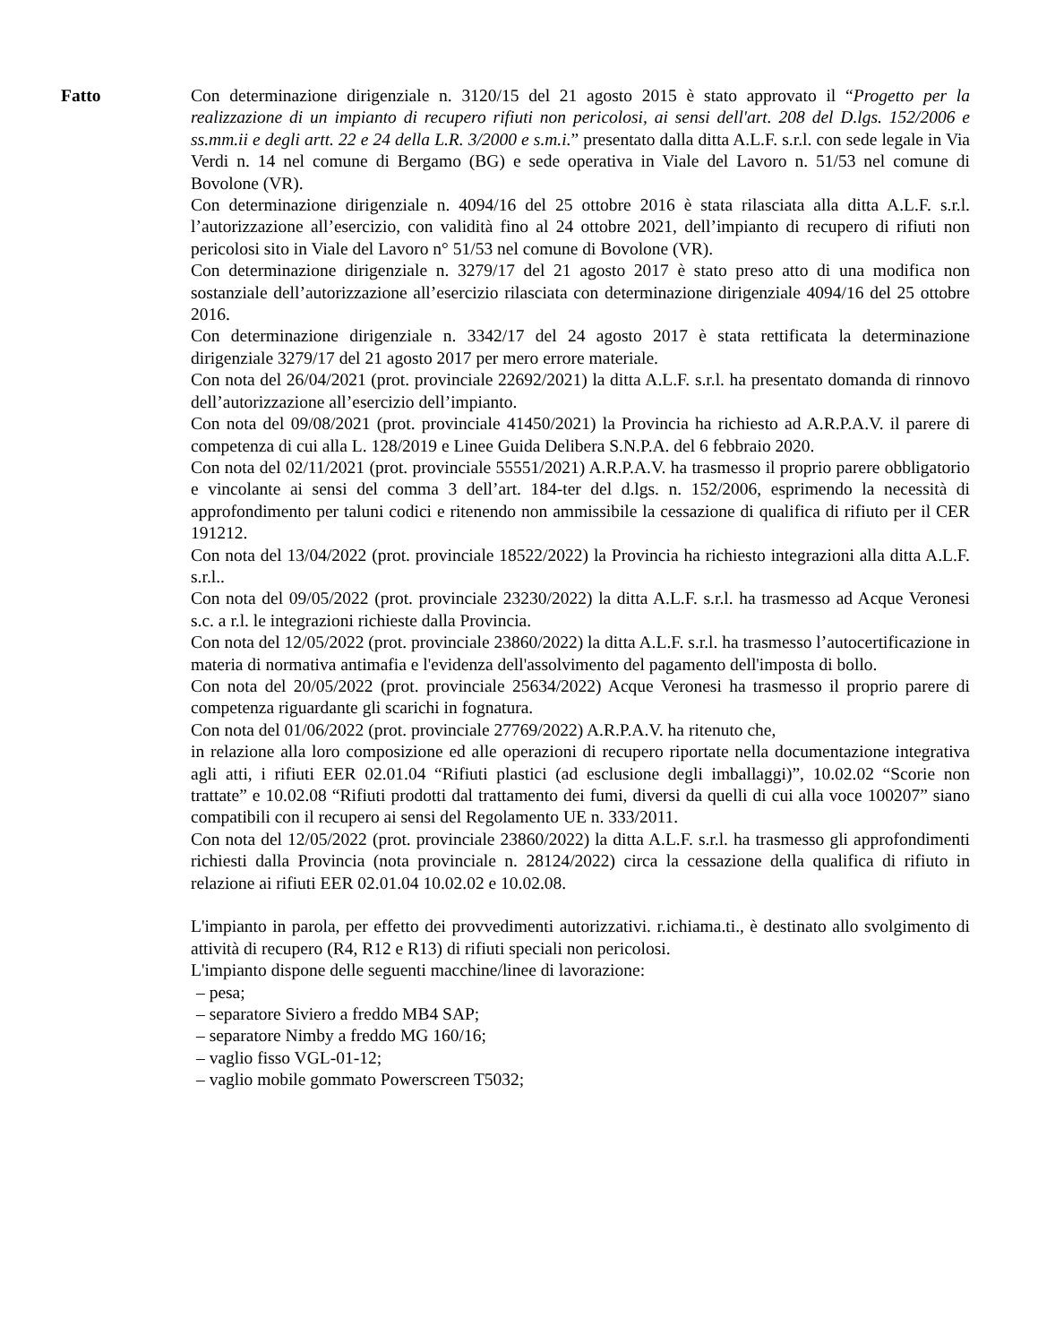Fatto Con determinazione dirigenziale n. 3120/15 del 21 agosto 2015 è stato approvato il “Progetto per la realizzazione di un impianto di recupero rifiuti non pericolosi, ai sensi dell'art. 208 del D.lgs. 152/2006 e ss.mm.ii e degli artt. 22 e 24 della L.R. 3/2000 e s.m.i.” presentato dalla ditta A.L.F. s.r.l. con sede legale in Via Verdi n. 14 nel comune di Bergamo (BG) e sede operativa in Viale del Lavoro n. 51/53 nel comune di Bovolone (VR).
Con determinazione dirigenziale n. 4094/16 del 25 ottobre 2016 è stata rilasciata alla ditta A.L.F. s.r.l. l’autorizzazione all’esercizio, con validità fino al 24 ottobre 2021, dell’impianto di recupero di rifiuti non pericolosi sito in Viale del Lavoro n° 51/53 nel comune di Bovolone (VR).
Con determinazione dirigenziale n. 3279/17 del 21 agosto 2017 è stato preso atto di una modifica non sostanziale dell’autorizzazione all’esercizio rilasciata con determinazione dirigenziale 4094/16 del 25 ottobre 2016.
Con determinazione dirigenziale n. 3342/17 del 24 agosto 2017 è stata rettificata la determinazione dirigenziale 3279/17 del 21 agosto 2017 per mero errore materiale.
Con nota del 26/04/2021 (prot. provinciale 22692/2021) la ditta A.L.F. s.r.l. ha presentato domanda di rinnovo dell’autorizzazione all’esercizio dell’impianto.
Con nota del 09/08/2021 (prot. provinciale 41450/2021) la Provincia ha richiesto ad A.R.P.A.V. il parere di competenza di cui alla L. 128/2019 e Linee Guida Delibera S.N.P.A. del 6 febbraio 2020.
Con nota del 02/11/2021 (prot. provinciale 55551/2021) A.R.P.A.V. ha trasmesso il proprio parere obbligatorio e vincolante ai sensi del comma 3 dell’art. 184-ter del d.lgs. n. 152/2006, esprimendo la necessità di approfondimento per taluni codici e ritenendo non ammissibile la cessazione di qualifica di rifiuto per il CER 191212.
Con nota del 13/04/2022 (prot. provinciale 18522/2022) la Provincia ha richiesto integrazioni alla ditta A.L.F. s.r.l..
Con nota del 09/05/2022 (prot. provinciale 23230/2022) la ditta A.L.F. s.r.l. ha trasmesso ad Acque Veronesi s.c. a r.l. le integrazioni richieste dalla Provincia.
Con nota del 12/05/2022 (prot. provinciale 23860/2022) la ditta A.L.F. s.r.l. ha trasmesso l’autocertificazione in materia di normativa antimafia e l'evidenza dell'assolvimento del pagamento dell'imposta di bollo.
Con nota del 20/05/2022 (prot. provinciale 25634/2022) Acque Veronesi ha trasmesso il proprio parere di competenza riguardante gli scarichi in fognatura.
Con nota del 01/06/2022 (prot. provinciale 27769/2022) A.R.P.A.V. ha ritenuto che,
in relazione alla loro composizione ed alle operazioni di recupero riportate nella documentazione integrativa agli atti, i rifiuti EER 02.01.04 “Rifiuti plastici (ad esclusione degli imballaggi)”, 10.02.02 “Scorie non trattate” e 10.02.08 “Rifiuti prodotti dal trattamento dei fumi, diversi da quelli di cui alla voce 100207” siano compatibili con il recupero ai sensi del Regolamento UE n. 333/2011.
Con nota del 12/05/2022 (prot. provinciale 23860/2022) la ditta A.L.F. s.r.l. ha trasmesso gli approfondimenti richiesti dalla Provincia (nota provinciale n. 28124/2022) circa la cessazione della qualifica di rifiuto in relazione ai rifiuti EER 02.01.04 10.02.02 e 10.02.08.
L'impianto in parola, per effetto dei provvedimenti autorizzativi. r.ichiama.ti., è destinato allo svolgimento di attività di recupero (R4, R12 e R13) di rifiuti speciali non pericolosi.
L'impianto dispone delle seguenti macchine/linee di lavorazione:
– pesa;
– separatore Siviero a freddo MB4 SAP;
– separatore Nimby a freddo MG 160/16;
– vaglio fisso VGL-01-12;
– vaglio mobile gommato Powerscreen T5032;